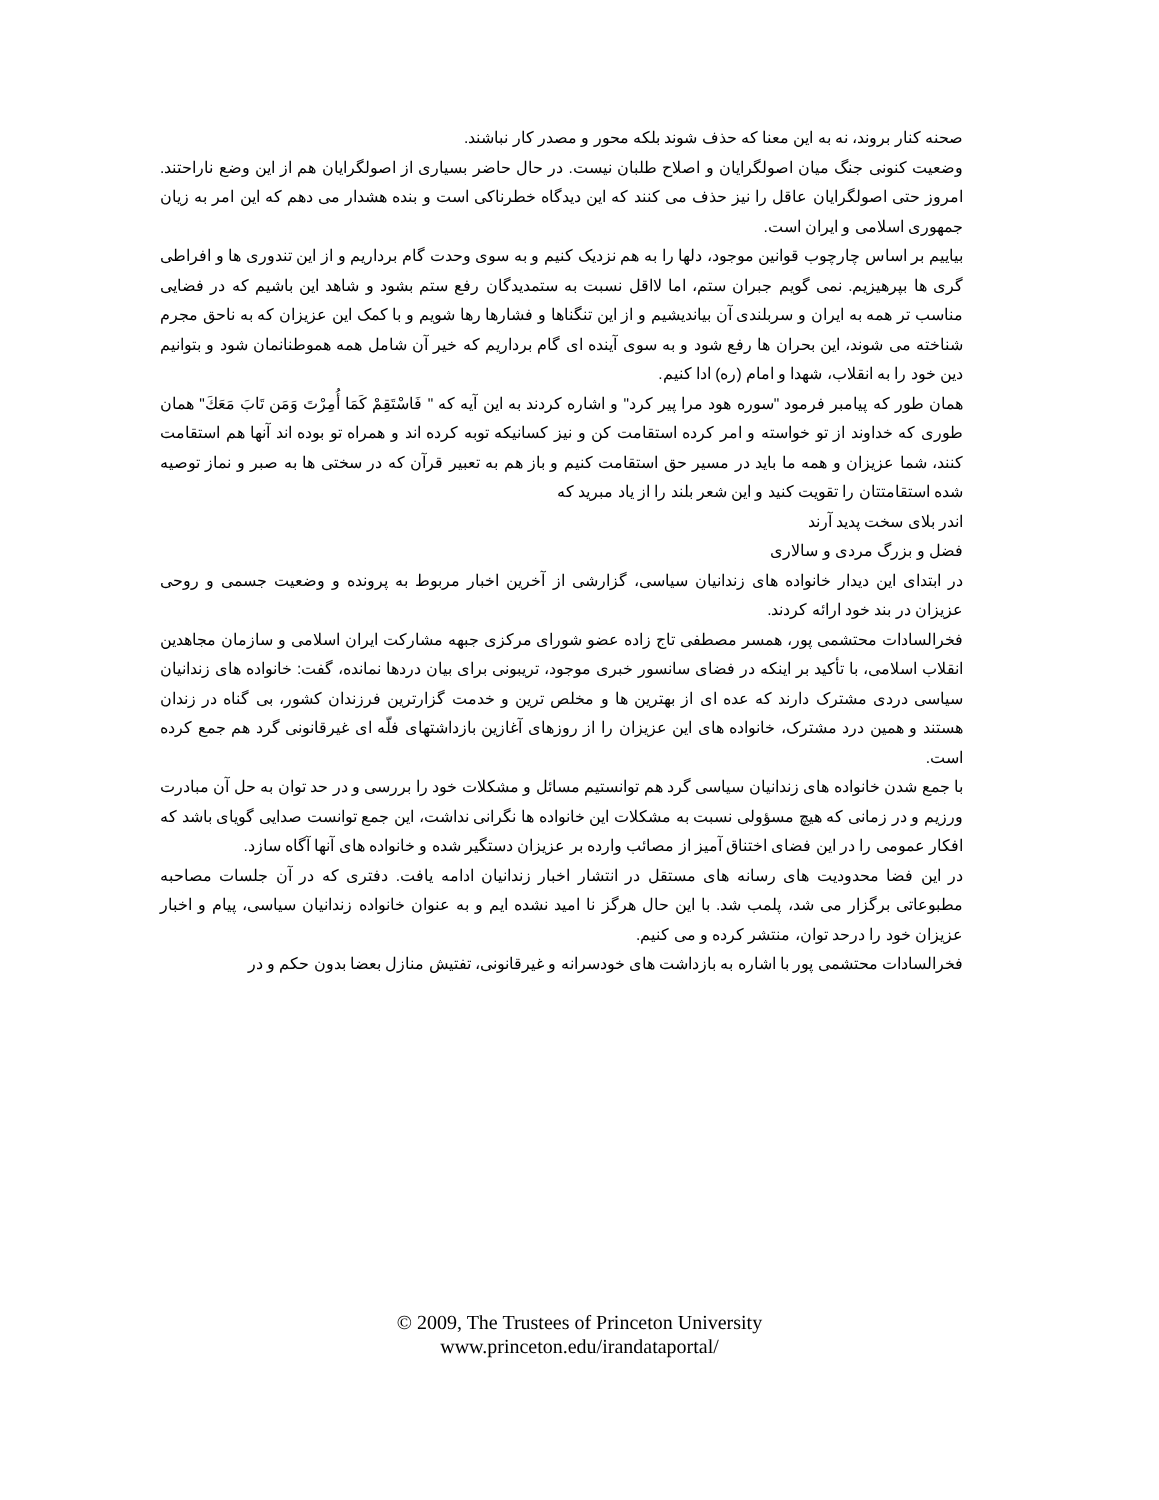صحنه کنار بروند، نه به این معنا که حذف شوند بلکه محور و مصدر کار نباشند.
وضعیت کنونی جنگ میان اصولگرایان و اصلاح طلبان نیست. در حال حاضر بسیاری از اصولگرایان هم از این وضع ناراحتند. امروز حتی اصولگرایان عاقل را نیز حذف می کنند که این دیدگاه خطرناکی است و بنده هشدار می دهم که این امر به زیان جمهوری اسلامی و ایران است.
بیاییم بر اساس چارچوب قوانین موجود، دلها را به هم نزدیک کنیم و به سوی وحدت گام برداریم و از این تندوری ها و افراطی گری ها بپرهیزیم. نمی گویم جبران ستم، اما لااقل نسبت به ستمدیدگان رفع ستم بشود و شاهد این باشیم که در فضایی مناسب تر همه به ایران و سربلندی آن بیاندیشیم و از این تنگناها و فشارها رها شویم و با کمک این عزیزان که به ناحق مجرم شناخته می شوند، این بحران ها رفع شود و به سوی آینده ای گام برداریم که خیر آن شامل همه هموطنانمان شود و بتوانیم دین خود را به انقلاب، شهدا و امام (ره) ادا کنیم.
همان طور که پیامبر فرمود "سوره هود مرا پیر کرد" و اشاره کردند به این آیه که " فَاسْتَقِمْ كَمَا أُمِرْتَ وَمَن تَابَ مَعَكَ" همان طوری که خداوند از تو خواسته و امر کرده استقامت کن و نیز کسانیکه توبه کرده اند و همراه تو بوده اند آنها هم استقامت کنند، شما عزیزان و همه ما باید در مسیر حق استقامت کنیم و باز هم به تعبیر قرآن که در سختی ها به صبر و نماز توصیه شده استقامتتان را تقویت کنید و این شعر بلند را از یاد مبرید که
اندر بلای سخت پدید آرند
فضل و بزرگ مردی و سالاری
در ابتدای این دیدار خانواده های زندانیان سیاسی، گزارشی از آخرین اخبار مربوط به پرونده و وضعیت جسمی و روحی عزیزان در بند خود ارائه کردند.
فخرالسادات محتشمی پور، همسر مصطفی تاج زاده عضو شورای مرکزی جبهه مشارکت ایران اسلامی و سازمان مجاهدین انقلاب اسلامی، با تأکید بر اینکه در فضای سانسور خبری موجود، تریبونی برای بیان دردها نمانده، گفت: خانواده های زندانیان سیاسی دردی مشترک دارند که عده ای از بهترین ها و مخلص ترین و خدمت گزارترین فرزندان کشور، بی گناه در زندان هستند و همین درد مشترک، خانواده های این عزیزان را از روزهای آغازین بازداشتهای فلّه ای غیرقانونی گرد هم جمع کرده است.
با جمع شدن خانواده های زندانیان سیاسی گرد هم توانستیم مسائل و مشکلات خود را بررسی و در حد توان به حل آن مبادرت ورزیم و در زمانی که هیچ مسؤولی نسبت به مشکلات این خانواده ها نگرانی نداشت، این جمع توانست صدایی گویای باشد که افکار عمومی را در این فضای اختناق آمیز از مصائب وارده بر عزیزان دستگیر شده و خانواده های آنها آگاه سازد.
در این فضا محدودیت های رسانه های مستقل در انتشار اخبار زندانیان ادامه یافت. دفتری که در آن جلسات مصاحبه مطبوعاتی برگزار می شد، پلمب شد. با این حال هرگز نا امید نشده ایم و به عنوان خانواده زندانیان سیاسی، پیام و اخبار عزیزان خود را درحد توان، منتشر کرده و می کنیم.
فخرالسادات محتشمی پور با اشاره به بازداشت های خودسرانه و غیرقانونی، تفتیش منازل بعضا بدون حکم و در
© 2009, The Trustees of Princeton University
www.princeton.edu/irandataportal/